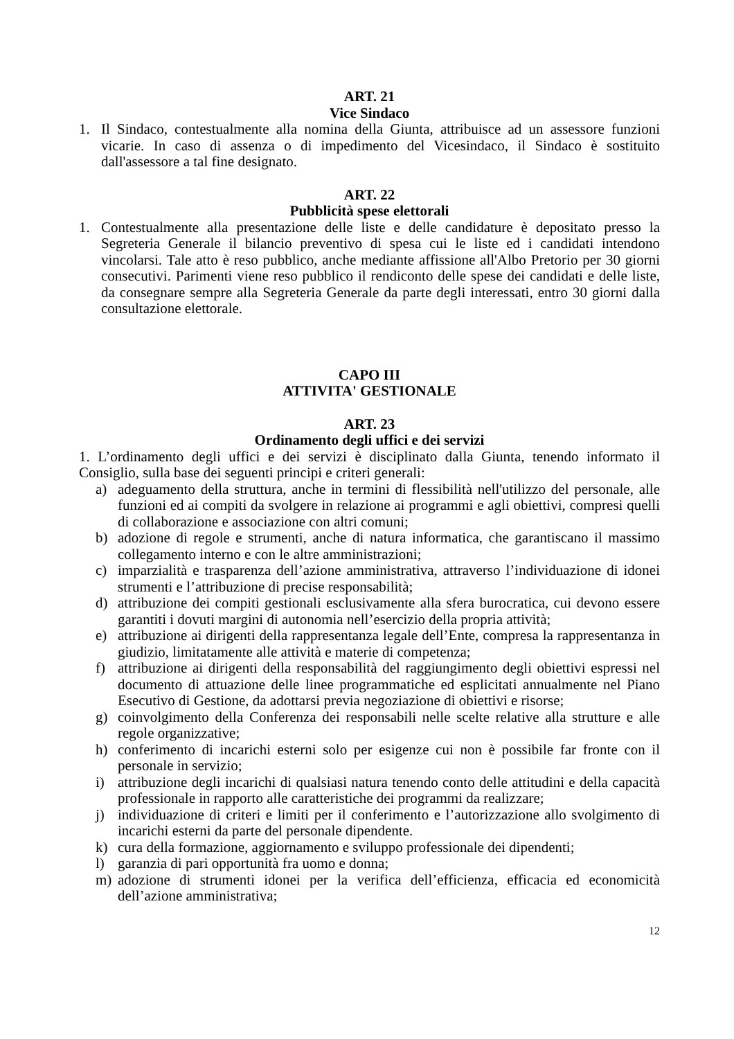ART. 21
Vice Sindaco
1. Il Sindaco, contestualmente alla nomina della Giunta, attribuisce ad un assessore funzioni vicarie. In caso di assenza o di impedimento del Vicesindaco, il Sindaco è sostituito dall'assessore a tal fine designato.
ART. 22
Pubblicità spese elettorali
1. Contestualmente alla presentazione delle liste e delle candidature è depositato presso la Segreteria Generale il bilancio preventivo di spesa cui le liste ed i candidati intendono vincolarsi. Tale atto è reso pubblico, anche mediante affissione all'Albo Pretorio per 30 giorni consecutivi. Parimenti viene reso pubblico il rendiconto delle spese dei candidati e delle liste, da consegnare sempre alla Segreteria Generale da parte degli interessati, entro 30 giorni dalla consultazione elettorale.
CAPO III
ATTIVITA' GESTIONALE
ART. 23
Ordinamento degli uffici e dei servizi
1. L’ordinamento degli uffici e dei servizi è disciplinato dalla Giunta, tenendo informato il Consiglio, sulla base dei seguenti principi e criteri generali:
a) adeguamento della struttura, anche in termini di flessibilità nell'utilizzo del personale, alle funzioni ed ai compiti da svolgere in relazione ai programmi e agli obiettivi, compresi quelli di collaborazione e associazione con altri comuni;
b) adozione di regole e strumenti, anche di natura informatica, che garantiscano il massimo collegamento interno e con le altre amministrazioni;
c) imparzialità e trasparenza dell’azione amministrativa, attraverso l’individuazione di idonei strumenti e l’attribuzione di precise responsabilità;
d) attribuzione dei compiti gestionali esclusivamente alla sfera burocratica, cui devono essere garantiti i dovuti margini di autonomia nell’esercizio della propria attività;
e) attribuzione ai dirigenti della rappresentanza legale dell’Ente, compresa la rappresentanza in giudizio, limitatamente alle attività e materie di competenza;
f) attribuzione ai dirigenti della responsabilità del raggiungimento degli obiettivi espressi nel documento di attuazione delle linee programmatiche ed esplicitati annualmente nel Piano Esecutivo di Gestione, da adottarsi previa negoziazione di obiettivi e risorse;
g) coinvolgimento della Conferenza dei responsabili nelle scelte relative alla strutture e alle regole organizzative;
h) conferimento di incarichi esterni solo per esigenze cui non è possibile far fronte con il personale in servizio;
i) attribuzione degli incarichi di qualsiasi natura tenendo conto delle attitudini e della capacità professionale in rapporto alle caratteristiche dei programmi da realizzare;
j) individuazione di criteri e limiti per il conferimento e l’autorizzazione allo svolgimento di incarichi esterni da parte del personale dipendente.
k) cura della formazione, aggiornamento e sviluppo professionale dei dipendenti;
l) garanzia di pari opportunità fra uomo e donna;
m) adozione di strumenti idonei per la verifica dell’efficienza, efficacia ed economicità dell’azione amministrativa;
12